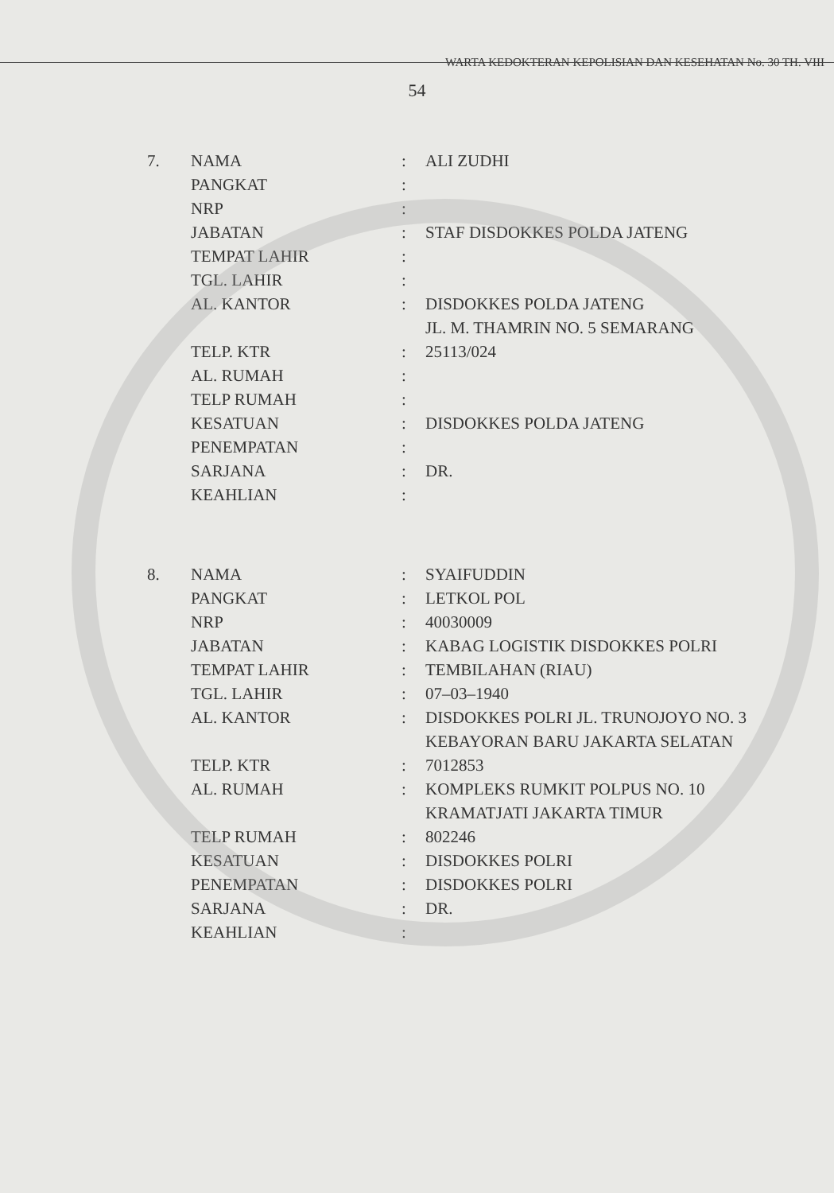WARTA KEDOKTERAN KEPOLISIAN DAN KESEHATAN No. 30 TH. VIII
54
| 7. | NAMA | : | ALI ZUDHI |
| | PANGKAT | : | |
| | NRP | : | |
| | JABATAN | : | STAF DISDOKKES POLDA JATENG |
| | TEMPAT LAHIR | : | |
| | TGL. LAHIR | : | |
| | AL. KANTOR | : | DISDOKKES POLDA JATENG JL. M. THAMRIN NO. 5 SEMARANG |
| | TELP. KTR | : | 25113/024 |
| | AL. RUMAH | : | |
| | TELP RUMAH | : | |
| | KESATUAN | : | DISDOKKES POLDA JATENG |
| | PENEMPATAN | : | |
| | SARJANA | : | DR. |
| | KEAHLIAN | : | |
| 8. | NAMA | : | SYAIFUDDIN |
| | PANGKAT | : | LETKOL POL |
| | NRP | : | 40030009 |
| | JABATAN | : | KABAG LOGISTIK DISDOKKES POLRI |
| | TEMPAT LAHIR | : | TEMBILAHAN (RIAU) |
| | TGL. LAHIR | : | 07–03–1940 |
| | AL. KANTOR | : | DISDOKKES POLRI JL. TRUNOJOYO NO. 3 KEBAYORAN BARU JAKARTA SELATAN |
| | TELP. KTR | : | 7012853 |
| | AL. RUMAH | : | KOMPLEKS RUMKIT POLPUS NO. 10 KRAMATJATI JAKARTA TIMUR |
| | TELP RUMAH | : | 802246 |
| | KESATUAN | : | DISDOKKES POLRI |
| | PENEMPATAN | : | DISDOKKES POLRI |
| | SARJANA | : | DR. |
| | KEAHLIAN | : | |